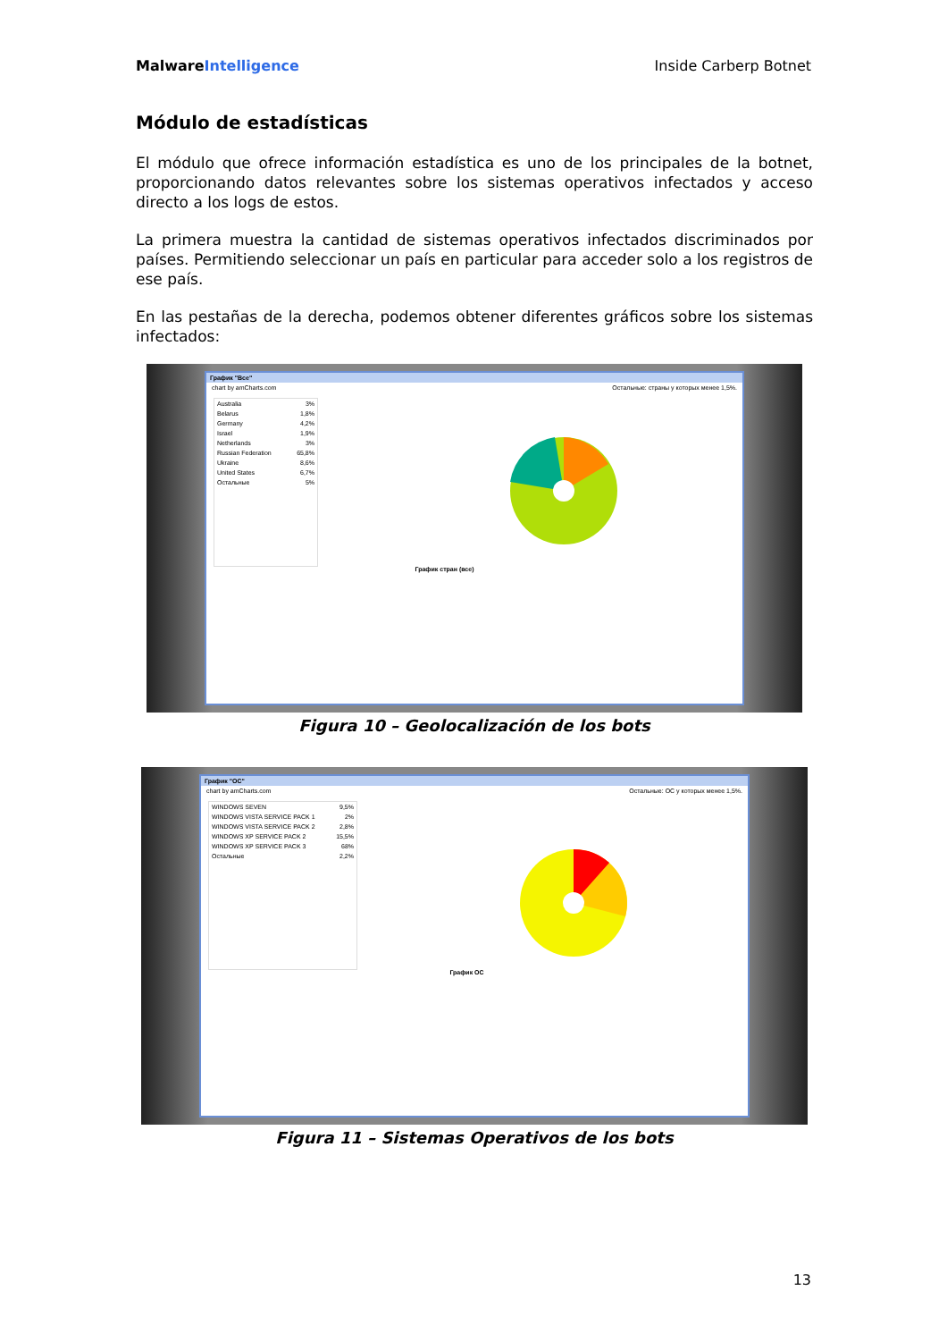MalwareIntelligence Inside Carberp Botnet
Módulo de estadísticas
El módulo que ofrece información estadística es uno de los principales de la botnet, proporcionando datos relevantes sobre los sistemas operativos infectados y acceso directo a los logs de estos.
La primera muestra la cantidad de sistemas operativos infectados discriminados por países. Permitiendo seleccionar un país en particular para acceder solo a los registros de ese país.
En las pestañas de la derecha, podemos obtener diferentes gráficos sobre los sistemas infectados:
График "Все"
chart by amCharts.com Остальные: страны у которых менее 1,5%.
Australia 3%
Belarus 1,8%
Germany 4,2%
Israel 1,9%
Netherlands 3%
Russian Federation 65,8%
Ukraine 8,6%
United States 6,7%
Остальные 5%
График стран (все)
Figura 10 – Geolocalización de los bots
График "ОС"
chart by amCharts.com Остальные: ОС у которых менее 1,5%.
WINDOWS SEVEN 9,5%
WINDOWS VISTA SERVICE PACK 1 2%
WINDOWS VISTA SERVICE PACK 2 2,8%
WINDOWS XP SERVICE PACK 2 15,5%
WINDOWS XP SERVICE PACK 3 68%
Остальные 2,2%
График ОС
Figura 11 – Sistemas Operativos de los bots
13